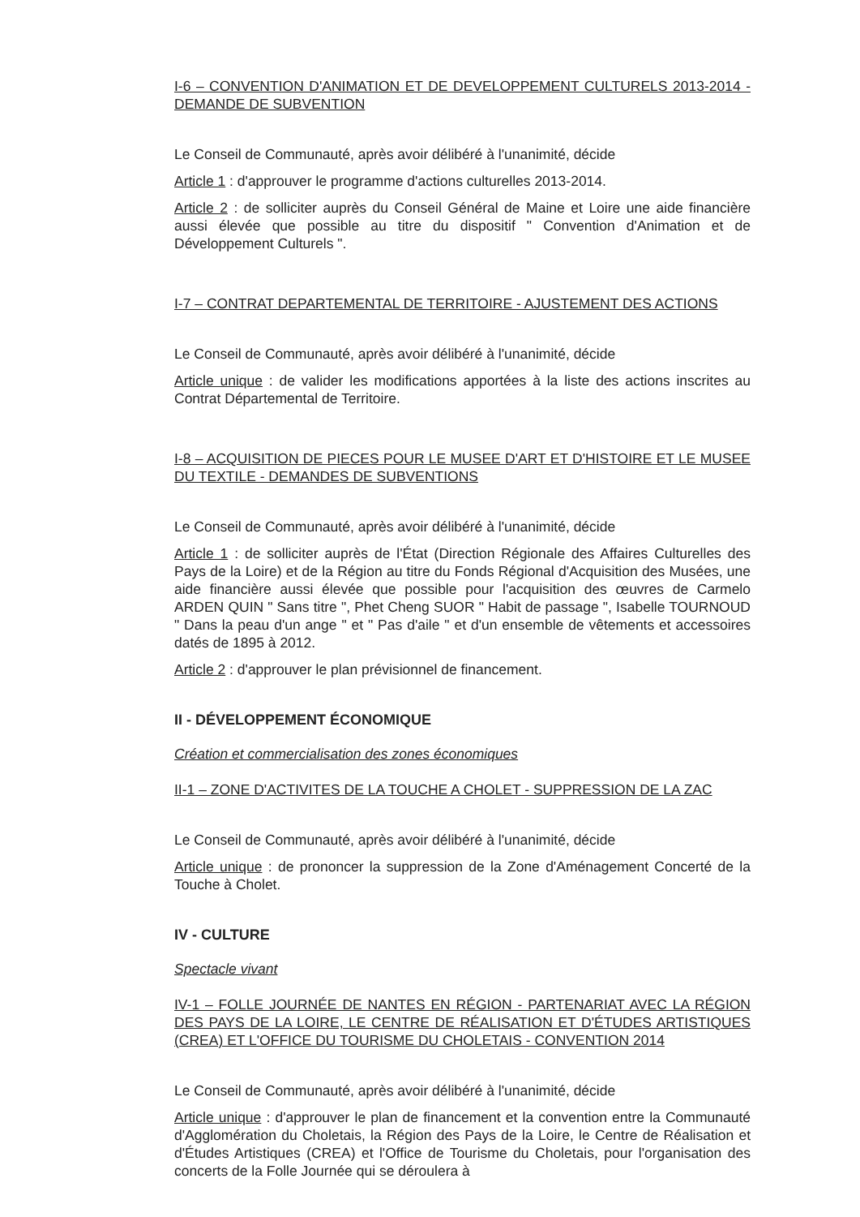I-6 – CONVENTION D'ANIMATION ET DE DEVELOPPEMENT CULTURELS 2013-2014 - DEMANDE DE SUBVENTION
Le Conseil de Communauté, après avoir délibéré à l'unanimité, décide
Article 1 : d'approuver le programme d'actions culturelles 2013-2014.
Article 2 : de solliciter auprès du Conseil Général de Maine et Loire une aide financière aussi élevée que possible au titre du dispositif " Convention d'Animation et de Développement Culturels ".
I-7 – CONTRAT DEPARTEMENTAL DE TERRITOIRE - AJUSTEMENT DES ACTIONS
Le Conseil de Communauté, après avoir délibéré à l'unanimité, décide
Article unique : de valider les modifications apportées à la liste des actions inscrites au Contrat Départemental de Territoire.
I-8 – ACQUISITION DE PIECES POUR LE MUSEE D'ART ET D'HISTOIRE ET LE MUSEE DU TEXTILE - DEMANDES DE SUBVENTIONS
Le Conseil de Communauté, après avoir délibéré à l'unanimité, décide
Article 1 : de solliciter auprès de l'État (Direction Régionale des Affaires Culturelles des Pays de la Loire) et de la Région au titre du Fonds Régional d'Acquisition des Musées, une aide financière aussi élevée que possible pour l'acquisition des œuvres de Carmelo ARDEN QUIN " Sans titre ", Phet Cheng SUOR " Habit de passage ", Isabelle TOURNOUD " Dans la peau d'un ange " et " Pas d'aile " et d'un ensemble de vêtements et accessoires datés de 1895 à 2012.
Article 2 : d'approuver le plan prévisionnel de financement.
II - DÉVELOPPEMENT ÉCONOMIQUE
Création et commercialisation des zones économiques
II-1 – ZONE D'ACTIVITES DE LA TOUCHE A CHOLET - SUPPRESSION DE LA ZAC
Le Conseil de Communauté, après avoir délibéré à l'unanimité, décide
Article unique : de prononcer la suppression de la Zone d'Aménagement Concerté de la Touche à Cholet.
IV - CULTURE
Spectacle vivant
IV-1 – FOLLE JOURNÉE DE NANTES EN RÉGION - PARTENARIAT AVEC LA RÉGION DES PAYS DE LA LOIRE, LE CENTRE DE RÉALISATION ET D'ÉTUDES ARTISTIQUES (CREA) ET L'OFFICE DU TOURISME DU CHOLETAIS - CONVENTION 2014
Le Conseil de Communauté, après avoir délibéré à l'unanimité, décide
Article unique : d'approuver le plan de financement et la convention entre la Communauté d'Agglomération du Choletais, la Région des Pays de la Loire, le Centre de Réalisation et d'Études Artistiques (CREA) et l'Office de Tourisme du Choletais, pour l'organisation des concerts de la Folle Journée qui se déroulera à